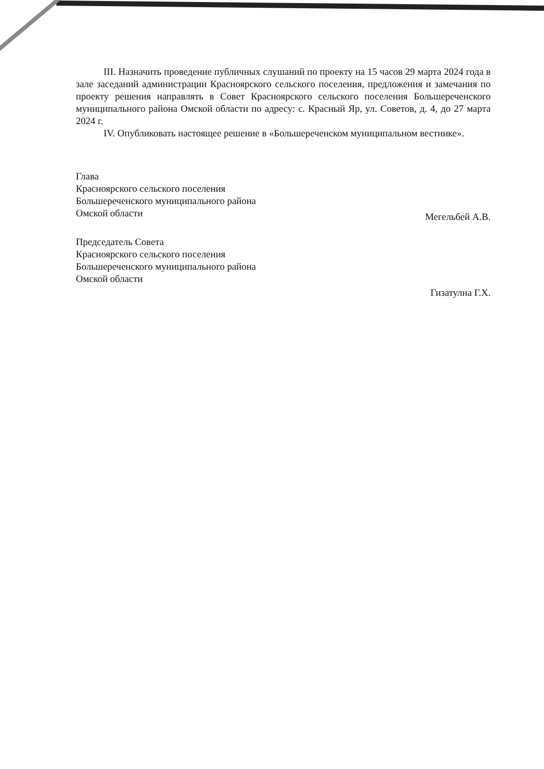III. Назначить проведение публичных слушаний по проекту на 15 часов 29 марта 2024 года в зале заседаний администрации Красноярского сельского поселения, предложения и замечания по проекту решения направлять в Совет Красноярского сельского поселения Большереченского муниципального района Омской области по адресу: с. Красный Яр, ул. Советов, д. 4, до 27 марта 2024 г.
IV. Опубликовать настоящее решение в «Большереченском муниципальном вестнике».
Глава
Красноярского сельского поселения
Большереченского муниципального района
Омской области
Мегельбей А.В.
Председатель Совета
Красноярского сельского поселения
Большереченского муниципального района
Омской области
Гизатулна Г.Х.